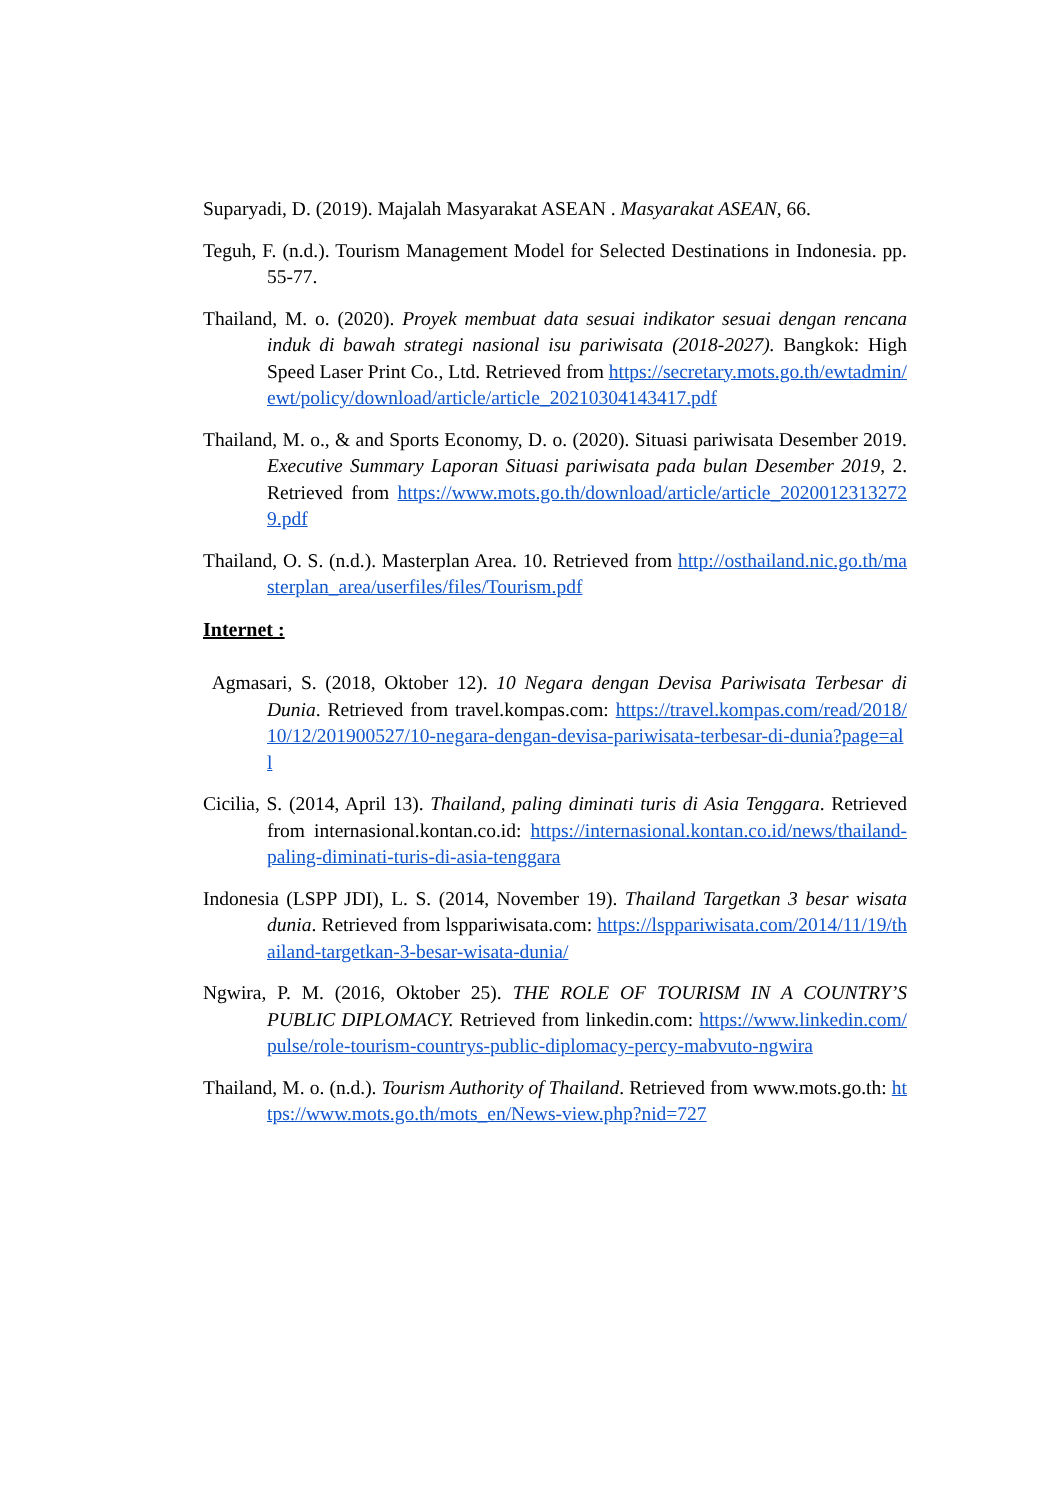Suparyadi, D. (2019). Majalah Masyarakat ASEAN . Masyarakat ASEAN, 66.
Teguh, F. (n.d.). Tourism Management Model for Selected Destinations in Indonesia. pp. 55-77.
Thailand, M. o. (2020). Proyek membuat data sesuai indikator sesuai dengan rencana induk di bawah strategi nasional isu pariwisata (2018-2027). Bangkok: High Speed Laser Print Co., Ltd. Retrieved from https://secretary.mots.go.th/ewtadmin/ewt/policy/download/article/article_20210304143417.pdf
Thailand, M. o., & and Sports Economy, D. o. (2020). Situasi pariwisata Desember 2019. Executive Summary Laporan Situasi pariwisata pada bulan Desember 2019, 2. Retrieved from https://www.mots.go.th/download/article/article_20200123132729.pdf
Thailand, O. S. (n.d.). Masterplan Area. 10. Retrieved from http://osthailand.nic.go.th/masterplan_area/userfiles/files/Tourism.pdf
Internet :
Agmasari, S. (2018, Oktober 12). 10 Negara dengan Devisa Pariwisata Terbesar di Dunia. Retrieved from travel.kompas.com: https://travel.kompas.com/read/2018/10/12/201900527/10-negara-dengan-devisa-pariwisata-terbesar-di-dunia?page=all
Cicilia, S. (2014, April 13). Thailand, paling diminati turis di Asia Tenggara. Retrieved from internasional.kontan.co.id: https://internasional.kontan.co.id/news/thailand-paling-diminati-turis-di-asia-tenggara
Indonesia (LSPP JDI), L. S. (2014, November 19). Thailand Targetkan 3 besar wisata dunia. Retrieved from lsppariwisata.com: https://lsppariwisata.com/2014/11/19/thailand-targetkan-3-besar-wisata-dunia/
Ngwira, P. M. (2016, Oktober 25). THE ROLE OF TOURISM IN A COUNTRY’S PUBLIC DIPLOMACY. Retrieved from linkedin.com: https://www.linkedin.com/pulse/role-tourism-countrys-public-diplomacy-percy-mabvuto-ngwira
Thailand, M. o. (n.d.). Tourism Authority of Thailand. Retrieved from www.mots.go.th: https://www.mots.go.th/mots_en/News-view.php?nid=727